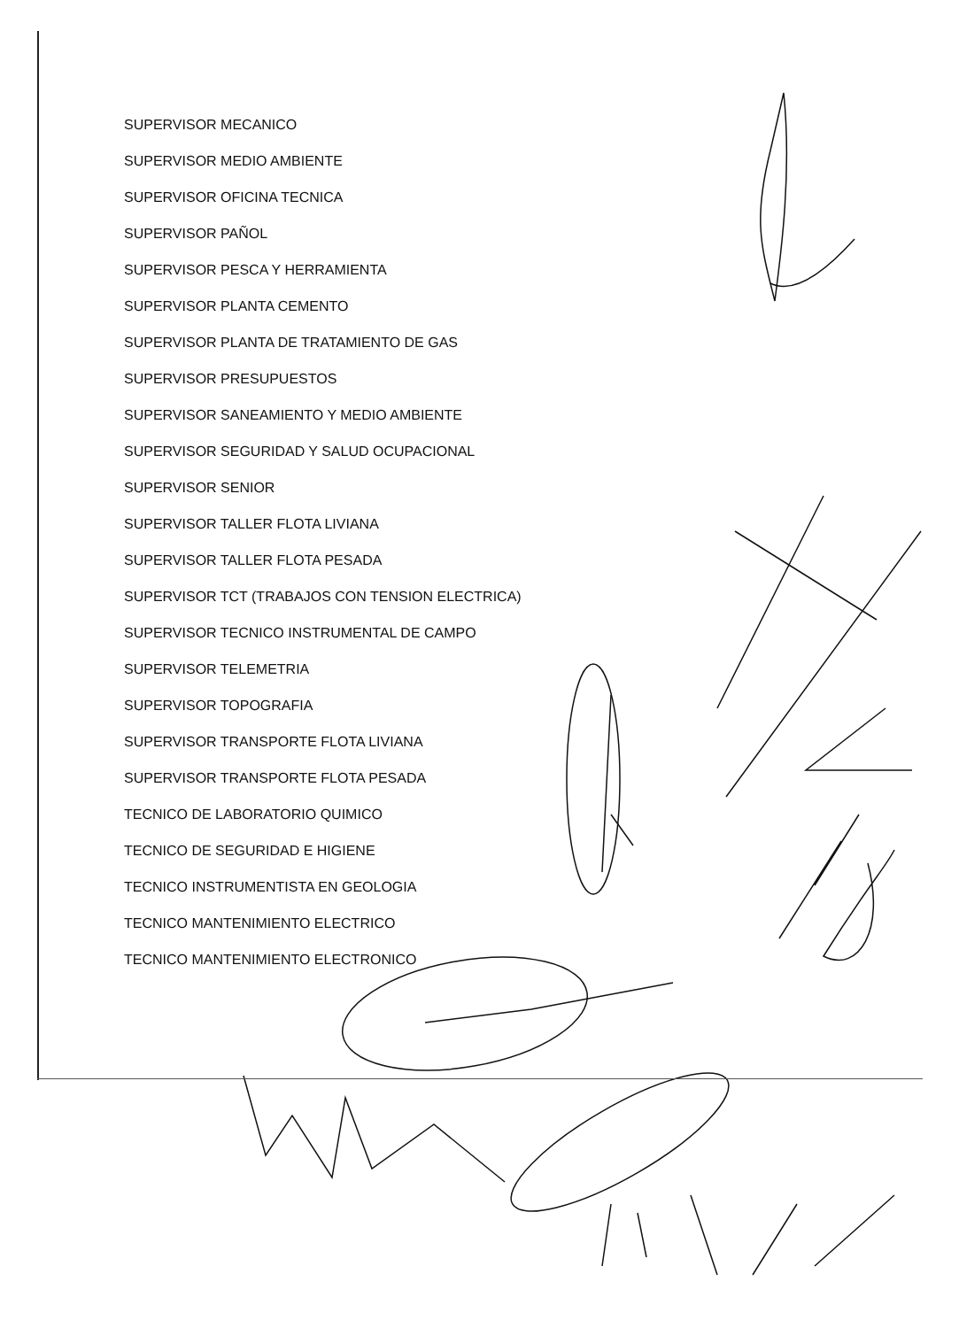SUPERVISOR MECANICO
SUPERVISOR MEDIO AMBIENTE
SUPERVISOR OFICINA TECNICA
SUPERVISOR PAÑOL
SUPERVISOR PESCA Y HERRAMIENTA
SUPERVISOR PLANTA CEMENTO
SUPERVISOR PLANTA DE TRATAMIENTO DE GAS
SUPERVISOR PRESUPUESTOS
SUPERVISOR SANEAMIENTO Y MEDIO AMBIENTE
SUPERVISOR SEGURIDAD Y SALUD OCUPACIONAL
SUPERVISOR SENIOR
SUPERVISOR TALLER FLOTA LIVIANA
SUPERVISOR TALLER FLOTA PESADA
SUPERVISOR TCT (TRABAJOS CON TENSION ELECTRICA)
SUPERVISOR TECNICO INSTRUMENTAL DE CAMPO
SUPERVISOR TELEMETRIA
SUPERVISOR TOPOGRAFIA
SUPERVISOR TRANSPORTE FLOTA LIVIANA
SUPERVISOR TRANSPORTE FLOTA PESADA
TECNICO DE LABORATORIO QUIMICO
TECNICO DE SEGURIDAD E HIGIENE
TECNICO INSTRUMENTISTA EN GEOLOGIA
TECNICO MANTENIMIENTO ELECTRICO
TECNICO MANTENIMIENTO ELECTRONICO